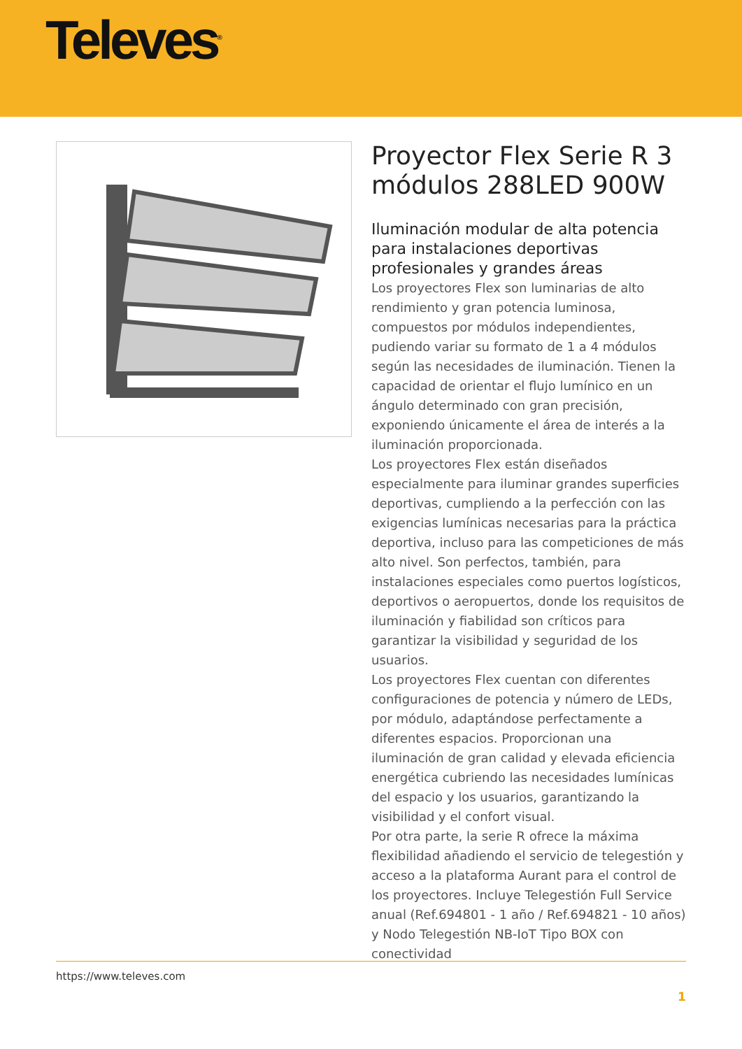Televes<sup>®</sup>
Proyector Flex Serie R 3 módulos 288LED 900W
Iluminación modular de alta potencia para instalaciones deportivas profesionales y grandes áreas
Los proyectores Flex son luminarias de alto rendimiento y gran potencia luminosa, compuestos por módulos independientes, pudiendo variar su formato de 1 a 4 módulos según las necesidades de iluminación. Tienen la capacidad de orientar el flujo lumínico en un ángulo determinado con gran precisión, exponiendo únicamente el área de interés a la iluminación proporcionada.
Los proyectores Flex están diseñados especialmente para iluminar grandes superficies deportivas, cumpliendo a la perfección con las exigencias lumínicas necesarias para la práctica deportiva, incluso para las competiciones de más alto nivel. Son perfectos, también, para instalaciones especiales como puertos logísticos, deportivos o aeropuertos, donde los requisitos de iluminación y fiabilidad son críticos para garantizar la visibilidad y seguridad de los usuarios.
Los proyectores Flex cuentan con diferentes configuraciones de potencia y número de LEDs, por módulo, adaptándose perfectamente a diferentes espacios. Proporcionan una iluminación de gran calidad y elevada eficiencia energética cubriendo las necesidades lumínicas del espacio y los usuarios, garantizando la visibilidad y el confort visual.
Por otra parte, la serie R ofrece la máxima flexibilidad añadiendo el servicio de telegestión y acceso a la plataforma Aurant para el control de los proyectores. Incluye Telegestión Full Service anual (Ref.694801 - 1 año / Ref.694821 - 10 años) y Nodo Telegestión NB-IoT Tipo BOX con conectividad
https://www.televes.com
1